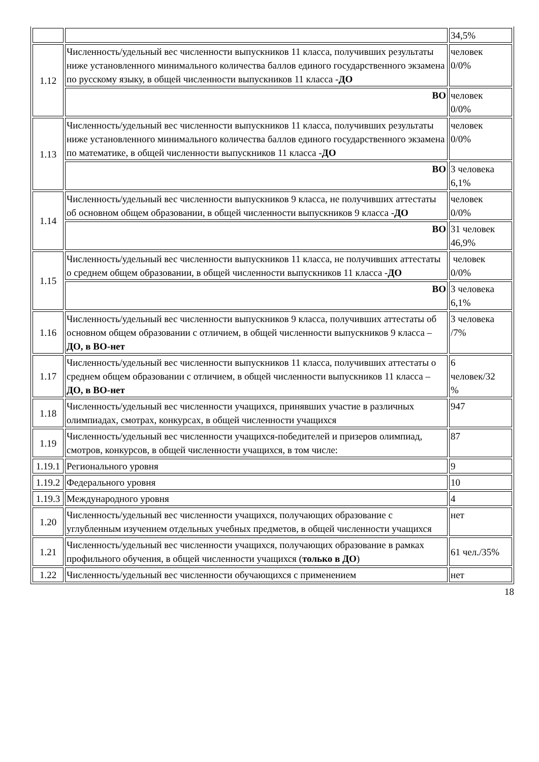| | | 34,5% |
| 1.12 | Численность/удельный вес численности выпускников 11 класса, получивших результаты ниже установленного минимального количества баллов единого государственного экзамена по русскому языку, в общей численности выпускников 11 класса - ДО | человек 0/0% |
| | ВО | человек 0/0% |
| 1.13 | Численность/удельный вес численности выпускников 11 класса, получивших результаты ниже установленного минимального количества баллов единого государственного экзамена по математике, в общей численности выпускников 11 класса - ДО | человек 0/0% |
| | ВО | 3 человека 6,1% |
| 1.14 | Численность/удельный вес численности выпускников 9 класса, не получивших аттестаты об основном общем образовании, в общей численности выпускников 9 класса - ДО | человек 0/0% |
| | ВО | 31 человек 46,9% |
| 1.15 | Численность/удельный вес численности выпускников 11 класса, не получивших аттестаты о среднем общем образовании, в общей численности выпускников 11 класса - ДО | человек 0/0% |
| | ВО | 3 человека 6,1% |
| 1.16 | Численность/удельный вес численности выпускников 9 класса, получивших аттестаты об основном общем образовании с отличием, в общей численности выпускников 9 класса – ДО, в ВО-нет | 3 человека /7% |
| 1.17 | Численность/удельный вес численности выпускников 11 класса, получивших аттестаты о среднем общем образовании с отличием, в общей численности выпускников 11 класса – ДО, в ВО-нет | 6 человек/32 % |
| 1.18 | Численность/удельный вес численности учащихся, принявших участие в различных олимпиадах, смотрах, конкурсах, в общей численности учащихся | 947 |
| 1.19 | Численность/удельный вес численности учащихся-победителей и призеров олимпиад, смотров, конкурсов, в общей численности учащихся, в том числе: | 87 |
| 1.19.1 | Регионального уровня | 9 |
| 1.19.2 | Федерального уровня | 10 |
| 1.19.3 | Международного уровня | 4 |
| 1.20 | Численность/удельный вес численности учащихся, получающих образование с углубленным изучением отдельных учебных предметов, в общей численности учащихся | нет |
| 1.21 | Численность/удельный вес численности учащихся, получающих образование в рамках профильного обучения, в общей численности учащихся ( только в ДО ) | 61 чел./35% |
| 1.22 | Численность/удельный вес численности обучающихся с применением | нет |
18